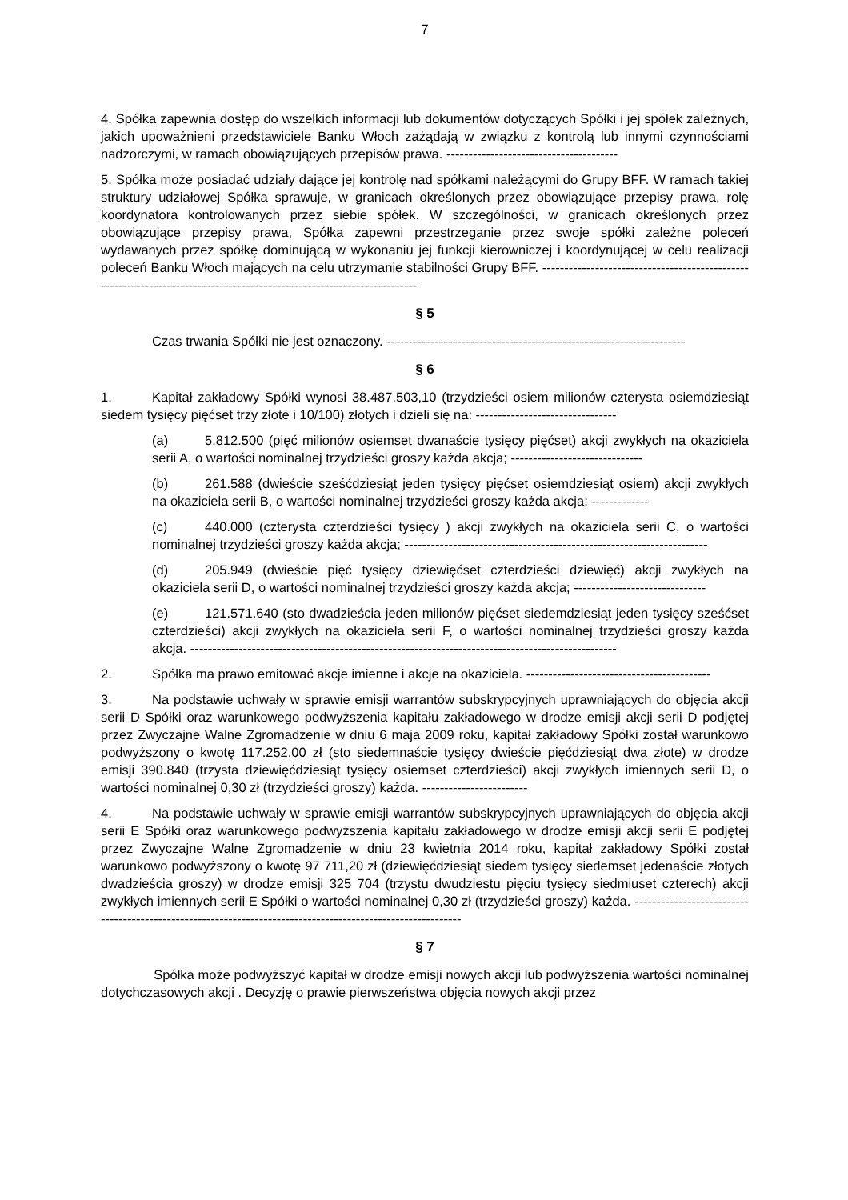7
4. Spółka zapewnia dostęp do wszelkich informacji lub dokumentów dotyczących Spółki i jej spółek zależnych, jakich upoważnieni przedstawiciele Banku Włoch zażądają w związku z kontrolą lub innymi czynnościami nadzorczymi, w ramach obowiązujących przepisów prawa. ---------------------------------------
5. Spółka może posiadać udziały dające jej kontrolę nad spółkami należącymi do Grupy BFF. W ramach takiej struktury udziałowej Spółka sprawuje, w granicach określonych przez obowiązujące przepisy prawa, rolę koordynatora kontrolowanych przez siebie spółek. W szczególności, w granicach określonych przez obowiązujące przepisy prawa, Spółka zapewni przestrzeganie przez swoje spółki zależne poleceń wydawanych przez spółkę dominującą w wykonaniu jej funkcji kierowniczej i koordynującej w celu realizacji poleceń Banku Włoch mających na celu utrzymanie stabilności Grupy BFF. -----------------------------------------------------------------------------------------------------------------------
§ 5
Czas trwania Spółki nie jest oznaczony. --------------------------------------------------------------------
§ 6
1. Kapitał zakładowy Spółki wynosi 38.487.503,10 (trzydzieści osiem milionów czterysta osiemdziesiąt siedem tysięcy pięćset trzy złote i 10/100) złotych i dzieli się na: --------------------------------
(a) 5.812.500 (pięć milionów osiemset dwanaście tysięcy pięćset) akcji zwykłych na okaziciela serii A, o wartości nominalnej trzydzieści groszy każda akcja; ------------------------------
(b) 261.588 (dwieście sześćdziesiąt jeden tysięcy pięćset osiemdziesiąt osiem) akcji zwykłych na okaziciela serii B, o wartości nominalnej trzydzieści groszy każda akcja; -------------
(c) 440.000 (czterysta czterdzieści tysięcy ) akcji zwykłych na okaziciela serii C, o wartości nominalnej trzydzieści groszy każda akcja; ---------------------------------------------------------------------
(d) 205.949 (dwieście pięć tysięcy dziewięćset czterdzieści dziewięć) akcji zwykłych na okaziciela serii D, o wartości nominalnej trzydzieści groszy każda akcja; ------------------------------
(e) 121.571.640 (sto dwadzieścia jeden milionów pięćset siedemdziesiąt jeden tysięcy sześćset czterdzieści) akcji zwykłych na okaziciela serii F, o wartości nominalnej trzydzieści groszy każda akcja. -------------------------------------------------------------------------------------------------
2. Spółka ma prawo emitować akcje imienne i akcje na okaziciela. ------------------------------------------
3. Na podstawie uchwały w sprawie emisji warrantów subskrypcyjnych uprawniających do objęcia akcji serii D Spółki oraz warunkowego podwyższenia kapitału zakładowego w drodze emisji akcji serii D podjętej przez Zwyczajne Walne Zgromadzenie w dniu 6 maja 2009 roku, kapitał zakładowy Spółki został warunkowo podwyższony o kwotę 117.252,00 zł (sto siedemnaście tysięcy dwieście pięćdziesiąt dwa złote) w drodze emisji 390.840 (trzysta dziewięćdziesiąt tysięcy osiemset czterdzieści) akcji zwykłych imiennych serii D, o wartości nominalnej 0,30 zł (trzydzieści groszy) każda. ------------------------
4. Na podstawie uchwały w sprawie emisji warrantów subskrypcyjnych uprawniających do objęcia akcji serii E Spółki oraz warunkowego podwyższenia kapitału zakładowego w drodze emisji akcji serii E podjętej przez Zwyczajne Walne Zgromadzenie w dniu 23 kwietnia 2014 roku, kapitał zakładowy Spółki został warunkowo podwyższony o kwotę 97 711,20 zł (dziewięćdziesiąt siedem tysięcy siedemset jedenaście złotych dwadzieścia groszy) w drodze emisji 325 704 (trzystu dwudziestu pięciu tysięcy siedmiuset czterech) akcji zwykłych imiennych serii E Spółki o wartości nominalnej 0,30 zł (trzydzieści groszy) każda. ------------------------------------------------------------------------------------------------------------
§ 7
Spółka może podwyższyć kapitał w drodze emisji nowych akcji lub podwyższenia wartości nominalnej dotychczasowych akcji . Decyzję o prawie pierwszeństwa objęcia nowych akcji przez